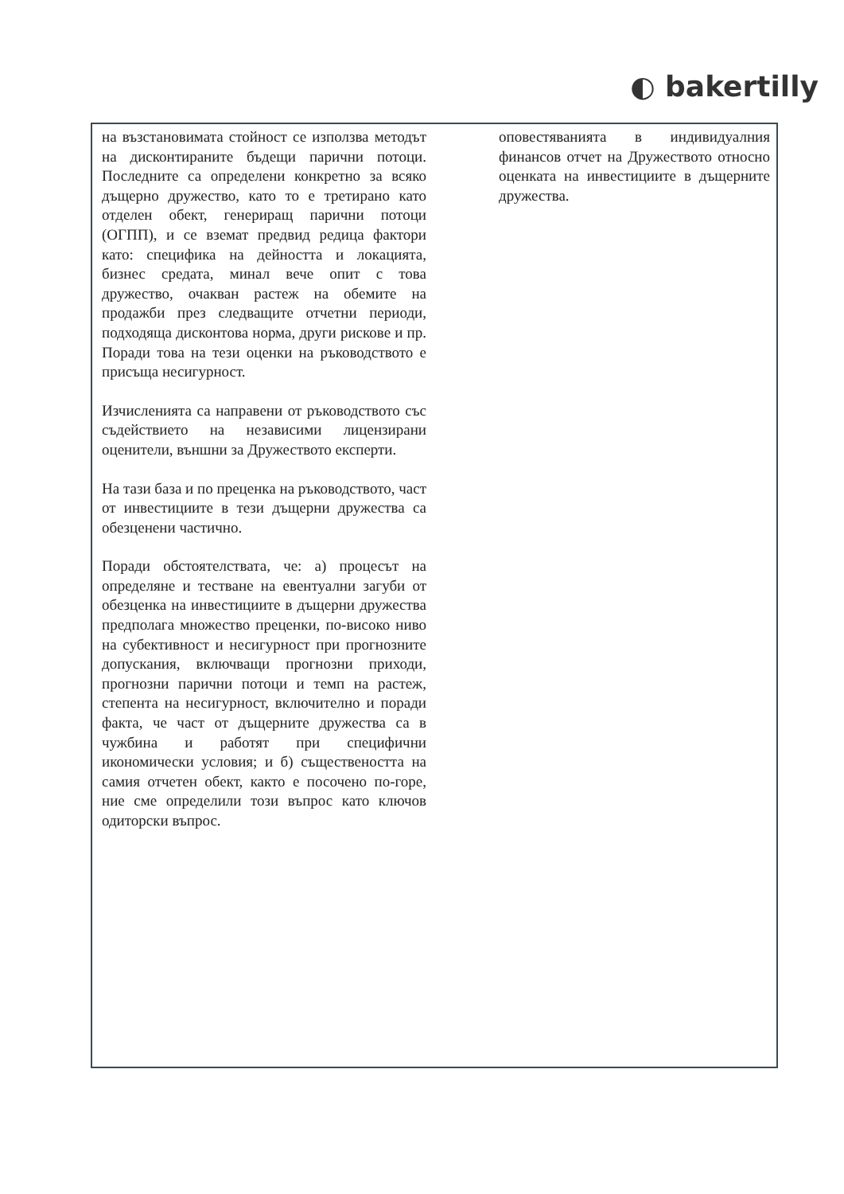◐ bakertilly
| на възстановимата стойност се използва методът на дисконтираните бъдещи парични потоци. Последните са определени конкретно за всяко дъщерно дружество, като то е третирано като отделен обект, генериращ парични потоци (ОГПП), и се вземат предвид редица фактори като: специфика на дейността и локацията, бизнес средата, минал вече опит с това дружество, очакван растеж на обемите на продажби през следващите отчетни периоди, подходяща дисконтова норма, други рискове и пр. Поради това на тези оценки на ръководството е присъща несигурност. Изчисленията са направени от ръководството със съдействието на независими лицензирани оценители, външни за Дружеството експерти. На тази база и по преценка на ръководството, част от инвестициите в тези дъщерни дружества са обезценени частично. Поради обстоятелствата, че: а) процесът на определяне и тестване на евентуални загуби от обезценка на инвестициите в дъщерни дружества предполага множество преценки, по-високо ниво на субективност и несигурност при прогнозните допускания, включващи прогнозни приходи, прогнозни парични потоци и темп на растеж, степента на несигурност, включително и поради факта, че част от дъщерните дружества са в чужбина и работят при специфични икономически условия; и б) съществеността на самия отчетен обект, както е посочено по-горе, ние сме определили този въпрос като ключов одиторски въпрос. | оповестяванията в индивидуалния финансов отчет на Дружеството относно оценката на инвестициите в дъщерните дружества. |